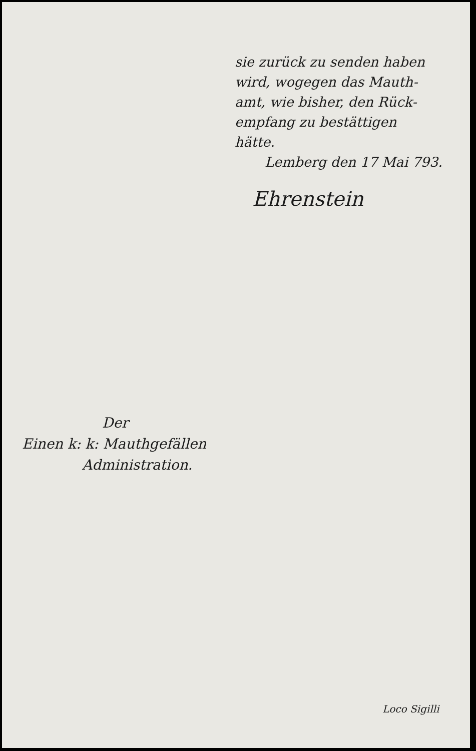sie zurück zu senden haben
wird, wogegen das Mauth-
amt, wie bisher, den Rück-
empfang zu bestättigen
hätte.
Lemberg den 17 Mai 793.
Ehrenstein
Der
Einen k: k: Mauthgefällen
Administration.
Loco Sigilli